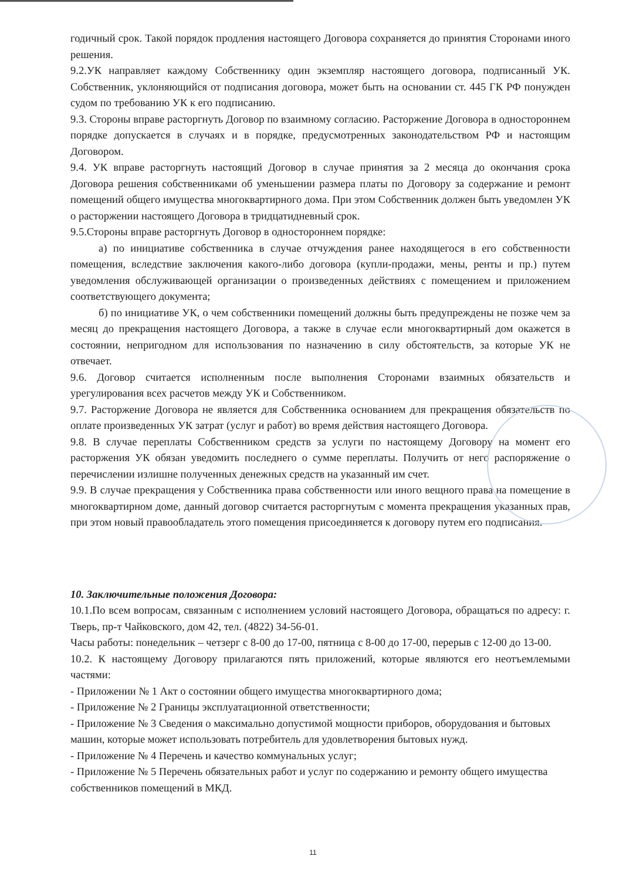годичный срок. Такой порядок продления настоящего Договора сохраняется до принятия Сторонами иного решения.
9.2.УК направляет каждому Собственнику один экземпляр настоящего договора, подписанный УК. Собственник, уклоняющийся от подписания договора, может быть на основании ст. 445 ГК РФ понужден судом по требованию УК к его подписанию.
9.3. Стороны вправе расторгнуть Договор по взаимному согласию. Расторжение Договора в одностороннем порядке допускается в случаях и в порядке, предусмотренных законодательством РФ и настоящим Договором.
9.4. УК вправе расторгнуть настоящий Договор в случае принятия за 2 месяца до окончания срока Договора решения собственниками об уменьшении размера платы по Договору за содержание и ремонт помещений общего имущества многоквартирного дома. При этом Собственник должен быть уведомлен УК о расторжении настоящего Договора в тридцатидневный срок.
9.5.Стороны вправе расторгнуть Договор в одностороннем порядке:
а) по инициативе собственника в случае отчуждения ранее находящегося в его собственности помещения, вследствие заключения какого-либо договора (купли-продажи, мены, ренты и пр.) путем уведомления обслуживающей организации о произведенных действиях с помещением и приложением соответствующего документа;
б) по инициативе УК, о чем собственники помещений должны быть предупреждены не позже чем за месяц до прекращения настоящего Договора, а также в случае если многоквартирный дом окажется в состоянии, непригодном для использования по назначению в силу обстоятельств, за которые УК не отвечает.
9.6. Договор считается исполненным после выполнения Сторонами взаимных обязательств и урегулирования всех расчетов между УК и Собственником.
9.7. Расторжение Договора не является для Собственника основанием для прекращения обязательств по оплате произведенных УК затрат (услуг и работ) во время действия настоящего Договора.
9.8. В случае переплаты Собственником средств за услуги по настоящему Договору на момент его расторжения УК обязан уведомить последнего о сумме переплаты. Получить от него распоряжение о перечислении излишне полученных денежных средств на указанный им счет.
9.9. В случае прекращения у Собственника права собственности или иного вещного права на помещение в многоквартирном доме, данный договор считается расторгнутым с момента прекращения указанных прав, при этом новый правообладатель этого помещения присоединяется к договору путем его подписания.
10. Заключительные положения Договора:
10.1.По всем вопросам, связанным с исполнением условий настоящего Договора, обращаться по адресу: г. Тверь, пр-т Чайковского, дом 42, тел. (4822) 34-56-01.
Часы работы: понедельник – четзерг с 8-00 до 17-00, пятница с 8-00 до 17-00, перерыв с 12-00 до 13-00.
10.2. К настоящему Договору прилагаются пять приложений, которые являются его неотъемлемыми частями:
- Приложении № 1 Акт о состоянии общего имущества многоквартирного дома;
- Приложение № 2 Границы эксплуатационной ответственности;
- Приложение № 3 Сведения о максимально допустимой мощности приборов, оборудования и бытовых машин, которые может использовать потребитель для удовлетворения бытовых нужд.
- Приложение № 4 Перечень и качество коммунальных услуг;
- Приложение № 5 Перечень обязательных работ и услуг по содержанию и ремонту общего имущества собственников помещений в МКД.
11